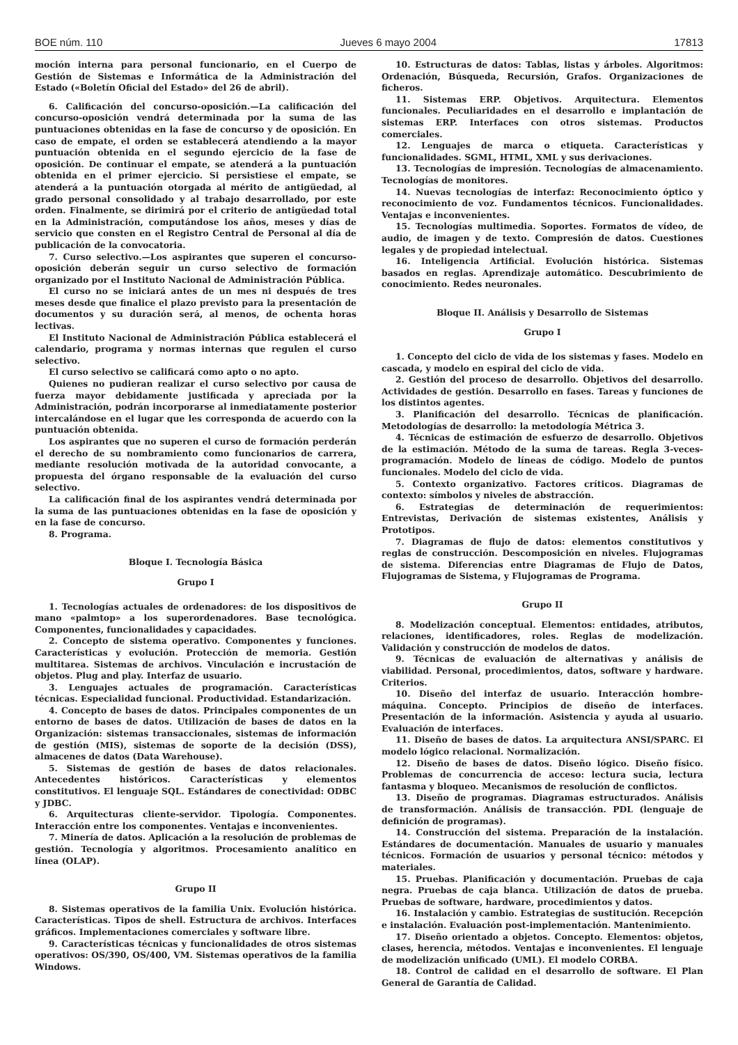BOE núm. 110 Jueves 6 mayo 2004 17813
moción interna para personal funcionario, en el Cuerpo de Gestión de Sistemas e Informática de la Administración del Estado («Boletín Oficial del Estado» del 26 de abril).
6. Calificación del concurso-oposición.—La calificación del concurso-oposición vendrá determinada por la suma de las puntuaciones obtenidas en la fase de concurso y de oposición. En caso de empate, el orden se establecerá atendiendo a la mayor puntuación obtenida en el segundo ejercicio de la fase de oposición. De continuar el empate, se atenderá a la puntuación obtenida en el primer ejercicio. Si persistiese el empate, se atenderá a la puntuación otorgada al mérito de antigüedad, al grado personal consolidado y al trabajo desarrollado, por este orden. Finalmente, se dirimirá por el criterio de antigüedad total en la Administración, computándose los años, meses y días de servicio que consten en el Registro Central de Personal al día de publicación de la convocatoria.
7. Curso selectivo.—Los aspirantes que superen el concurso-oposición deberán seguir un curso selectivo de formación organizado por el Instituto Nacional de Administración Pública.
El curso no se iniciará antes de un mes ni después de tres meses desde que finalice el plazo previsto para la presentación de documentos y su duración será, al menos, de ochenta horas lectivas.
El Instituto Nacional de Administración Pública establecerá el calendario, programa y normas internas que regulen el curso selectivo.
El curso selectivo se calificará como apto o no apto.
Quienes no pudieran realizar el curso selectivo por causa de fuerza mayor debidamente justificada y apreciada por la Administración, podrán incorporarse al inmediatamente posterior intercalándose en el lugar que les corresponda de acuerdo con la puntuación obtenida.
Los aspirantes que no superen el curso de formación perderán el derecho de su nombramiento como funcionarios de carrera, mediante resolución motivada de la autoridad convocante, a propuesta del órgano responsable de la evaluación del curso selectivo.
La calificación final de los aspirantes vendrá determinada por la suma de las puntuaciones obtenidas en la fase de oposición y en la fase de concurso.
8. Programa.
Bloque I. Tecnología Básica
Grupo I
1. Tecnologías actuales de ordenadores: de los dispositivos de mano «palmtop» a los superordenadores. Base tecnológica. Componentes, funcionalidades y capacidades.
2. Concepto de sistema operativo. Componentes y funciones. Características y evolución. Protección de memoria. Gestión multitarea. Sistemas de archivos. Vinculación e incrustación de objetos. Plug and play. Interfaz de usuario.
3. Lenguajes actuales de programación. Características técnicas. Especialidad funcional. Productividad. Estandarización.
4. Concepto de bases de datos. Principales componentes de un entorno de bases de datos. Utilización de bases de datos en la Organización: sistemas transaccionales, sistemas de información de gestión (MIS), sistemas de soporte de la decisión (DSS), almacenes de datos (Data Warehouse).
5. Sistemas de gestión de bases de datos relacionales. Antecedentes históricos. Características y elementos constitutivos. El lenguaje SQL. Estándares de conectividad: ODBC y JDBC.
6. Arquitecturas cliente-servidor. Tipología. Componentes. Interacción entre los componentes. Ventajas e inconvenientes.
7. Minería de datos. Aplicación a la resolución de problemas de gestión. Tecnología y algoritmos. Procesamiento analítico en línea (OLAP).
Grupo II
8. Sistemas operativos de la familia Unix. Evolución histórica. Características. Tipos de shell. Estructura de archivos. Interfaces gráficos. Implementaciones comerciales y software libre.
9. Características técnicas y funcionalidades de otros sistemas operativos: OS/390, OS/400, VM. Sistemas operativos de la familia Windows.
10. Estructuras de datos: Tablas, listas y árboles. Algoritmos: Ordenación, Búsqueda, Recursión, Grafos. Organizaciones de ficheros.
11. Sistemas ERP. Objetivos. Arquitectura. Elementos funcionales. Peculiaridades en el desarrollo e implantación de sistemas ERP. Interfaces con otros sistemas. Productos comerciales.
12. Lenguajes de marca o etiqueta. Características y funcionalidades. SGML, HTML, XML y sus derivaciones.
13. Tecnologías de impresión. Tecnologías de almacenamiento. Tecnologías de monitores.
14. Nuevas tecnologías de interfaz: Reconocimiento óptico y reconocimiento de voz. Fundamentos técnicos. Funcionalidades. Ventajas e inconvenientes.
15. Tecnologías multimedia. Soportes. Formatos de vídeo, de audio, de imagen y de texto. Compresión de datos. Cuestiones legales y de propiedad intelectual.
16. Inteligencia Artificial. Evolución histórica. Sistemas basados en reglas. Aprendizaje automático. Descubrimiento de conocimiento. Redes neuronales.
Bloque II. Análisis y Desarrollo de Sistemas
Grupo I
1. Concepto del ciclo de vida de los sistemas y fases. Modelo en cascada, y modelo en espiral del ciclo de vida.
2. Gestión del proceso de desarrollo. Objetivos del desarrollo. Actividades de gestión. Desarrollo en fases. Tareas y funciones de los distintos agentes.
3. Planificación del desarrollo. Técnicas de planificación. Metodologías de desarrollo: la metodología Métrica 3.
4. Técnicas de estimación de esfuerzo de desarrollo. Objetivos de la estimación. Método de la suma de tareas. Regla 3-veces-programación. Modelo de líneas de código. Modelo de puntos funcionales. Modelo del ciclo de vida.
5. Contexto organizativo. Factores críticos. Diagramas de contexto: símbolos y niveles de abstracción.
6. Estrategias de determinación de requerimientos: Entrevistas, Derivación de sistemas existentes, Análisis y Prototipos.
7. Diagramas de flujo de datos: elementos constitutivos y reglas de construcción. Descomposición en niveles. Flujogramas de sistema. Diferencias entre Diagramas de Flujo de Datos, Flujogramas de Sistema, y Flujogramas de Programa.
Grupo II
8. Modelización conceptual. Elementos: entidades, atributos, relaciones, identificadores, roles. Reglas de modelización. Validación y construcción de modelos de datos.
9. Técnicas de evaluación de alternativas y análisis de viabilidad. Personal, procedimientos, datos, software y hardware. Criterios.
10. Diseño del interfaz de usuario. Interacción hombre-máquina. Concepto. Principios de diseño de interfaces. Presentación de la información. Asistencia y ayuda al usuario. Evaluación de interfaces.
11. Diseño de bases de datos. La arquitectura ANSI/SPARC. El modelo lógico relacional. Normalización.
12. Diseño de bases de datos. Diseño lógico. Diseño físico. Problemas de concurrencia de acceso: lectura sucia, lectura fantasma y bloqueo. Mecanismos de resolución de conflictos.
13. Diseño de programas. Diagramas estructurados. Análisis de transformación. Análisis de transacción. PDL (lenguaje de definición de programas).
14. Construcción del sistema. Preparación de la instalación. Estándares de documentación. Manuales de usuario y manuales técnicos. Formación de usuarios y personal técnico: métodos y materiales.
15. Pruebas. Planificación y documentación. Pruebas de caja negra. Pruebas de caja blanca. Utilización de datos de prueba. Pruebas de software, hardware, procedimientos y datos.
16. Instalación y cambio. Estrategias de sustitución. Recepción e instalación. Evaluación post-implementación. Mantenimiento.
17. Diseño orientado a objetos. Concepto. Elementos: objetos, clases, herencia, métodos. Ventajas e inconvenientes. El lenguaje de modelización unificado (UML). El modelo CORBA.
18. Control de calidad en el desarrollo de software. El Plan General de Garantía de Calidad.